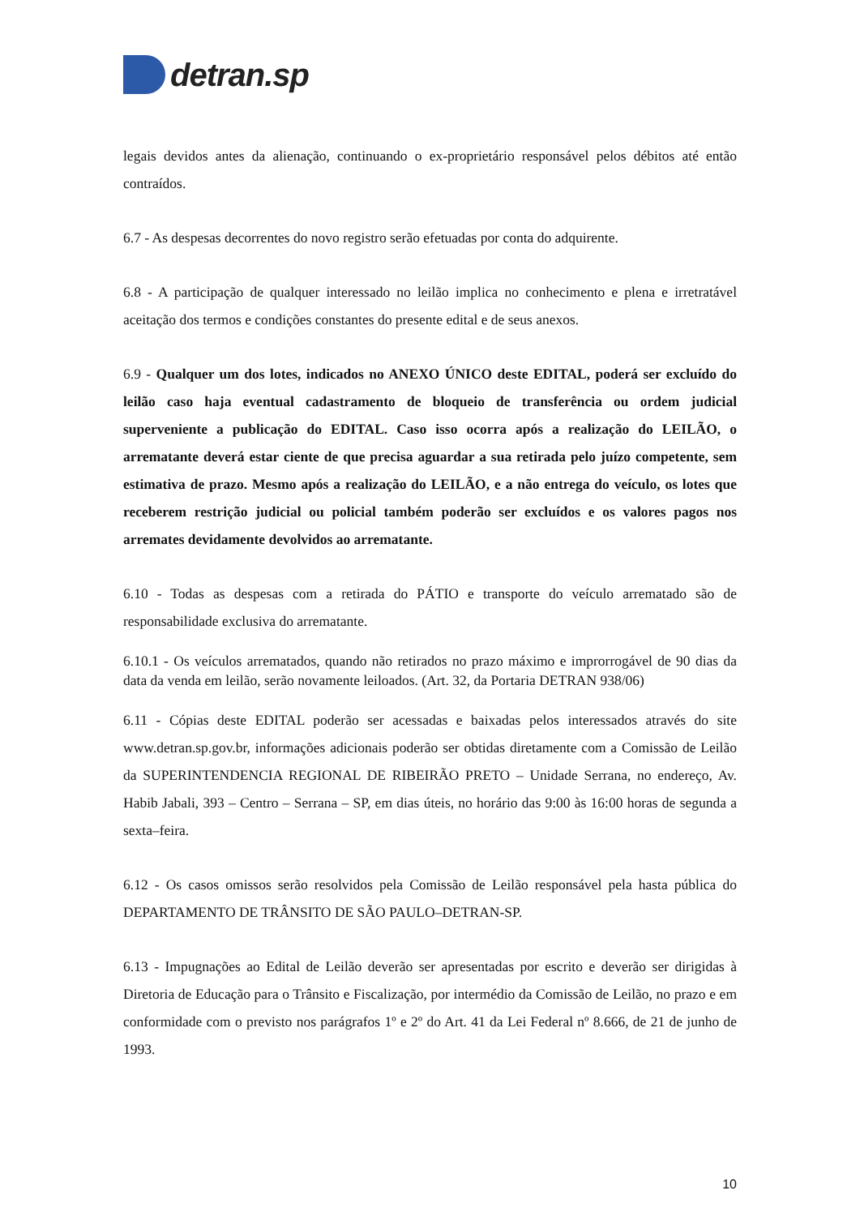detran.sp
legais devidos antes da alienação, continuando o ex-proprietário responsável pelos débitos até então contraídos.
6.7 - As despesas decorrentes do novo registro serão efetuadas por conta do adquirente.
6.8 - A participação de qualquer interessado no leilão implica no conhecimento e plena e irretratável aceitação dos termos e condições constantes do presente edital e de seus anexos.
6.9 - Qualquer um dos lotes, indicados no ANEXO ÚNICO deste EDITAL, poderá ser excluído do leilão caso haja eventual cadastramento de bloqueio de transferência ou ordem judicial superveniente a publicação do EDITAL. Caso isso ocorra após a realização do LEILÃO, o arrematante deverá estar ciente de que precisa aguardar a sua retirada pelo juízo competente, sem estimativa de prazo. Mesmo após a realização do LEILÃO, e a não entrega do veículo, os lotes que receberem restrição judicial ou policial também poderão ser excluídos e os valores pagos nos arremates devidamente devolvidos ao arrematante.
6.10 - Todas as despesas com a retirada do PÁTIO e transporte do veículo arrematado são de responsabilidade exclusiva do arrematante.
6.10.1 - Os veículos arrematados, quando não retirados no prazo máximo e improrrogável de 90 dias da data da venda em leilão, serão novamente leiloados. (Art. 32, da Portaria DETRAN 938/06)
6.11 - Cópias deste EDITAL poderão ser acessadas e baixadas pelos interessados através do site www.detran.sp.gov.br, informações adicionais poderão ser obtidas diretamente com a Comissão de Leilão da SUPERINTENDENCIA REGIONAL DE RIBEIRÃO PRETO – Unidade Serrana, no endereço, Av. Habib Jabali, 393 – Centro – Serrana – SP, em dias úteis, no horário das 9:00 às 16:00 horas de segunda a sexta–feira.
6.12 - Os casos omissos serão resolvidos pela Comissão de Leilão responsável pela hasta pública do DEPARTAMENTO DE TRÂNSITO DE SÃO PAULO–DETRAN-SP.
6.13 - Impugnações ao Edital de Leilão deverão ser apresentadas por escrito e deverão ser dirigidas à Diretoria de Educação para o Trânsito e Fiscalização, por intermédio da Comissão de Leilão, no prazo e em conformidade com o previsto nos parágrafos 1º e 2º do Art. 41 da Lei Federal nº 8.666, de 21 de junho de 1993.
10